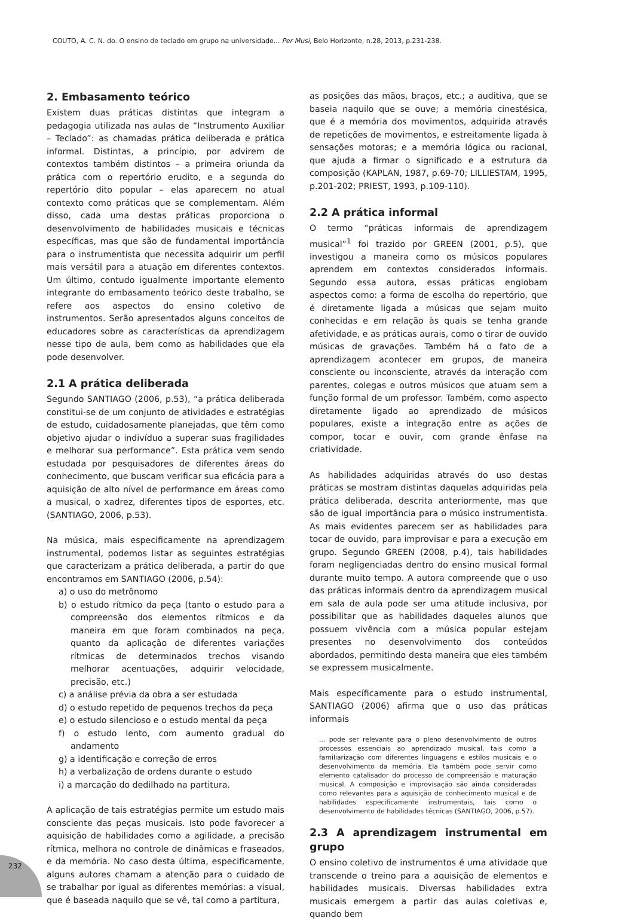COUTO, A. C. N. do. O ensino de teclado em grupo na universidade... Per Musi, Belo Horizonte, n.28, 2013, p.231-238.
2. Embasamento teórico
Existem duas práticas distintas que integram a pedagogia utilizada nas aulas de “Instrumento Auxiliar – Teclado”: as chamadas prática deliberada e prática informal. Distintas, a princípio, por advirem de contextos também distintos – a primeira oriunda da prática com o repertório erudito, e a segunda do repertório dito popular – elas aparecem no atual contexto como práticas que se complementam. Além disso, cada uma destas práticas proporciona o desenvolvimento de habilidades musicais e técnicas específicas, mas que são de fundamental importância para o instrumentista que necessita adquirir um perfil mais versátil para a atuação em diferentes contextos. Um último, contudo igualmente importante elemento integrante do embasamento teórico deste trabalho, se refere aos aspectos do ensino coletivo de instrumentos. Serão apresentados alguns conceitos de educadores sobre as características da aprendizagem nesse tipo de aula, bem como as habilidades que ela pode desenvolver.
2.1 A prática deliberada
Segundo SANTIAGO (2006, p.53), “a prática deliberada constitui-se de um conjunto de atividades e estratégias de estudo, cuidadosamente planejadas, que têm como objetivo ajudar o indivíduo a superar suas fragilidades e melhorar sua performance”. Esta prática vem sendo estudada por pesquisadores de diferentes áreas do conhecimento, que buscam verificar sua eficácia para a aquisição de alto nível de performance em áreas como a musical, o xadrez, diferentes tipos de esportes, etc. (SANTIAGO, 2006, p.53).
Na música, mais especificamente na aprendizagem instrumental, podemos listar as seguintes estratégias que caracterizam a prática deliberada, a partir do que encontramos em SANTIAGO (2006, p.54):
a) o uso do metrônomo
b) o estudo rítmico da peça (tanto o estudo para a compreensão dos elementos rítmicos e da maneira em que foram combinados na peça, quanto da aplicação de diferentes variações rítmicas de determinados trechos visando melhorar acentuações, adquirir velocidade, precisão, etc.)
c) a análise prévia da obra a ser estudada
d) o estudo repetido de pequenos trechos da peça
e) o estudo silencioso e o estudo mental da peça
f) o estudo lento, com aumento gradual do andamento
g) a identificação e correção de erros
h) a verbalização de ordens durante o estudo
i) a marcação do dedilhado na partitura.
A aplicação de tais estratégias permite um estudo mais consciente das peças musicais. Isto pode favorecer a aquisição de habilidades como a agilidade, a precisão rítmica, melhora no controle de dinâmicas e fraseados, e da memória. No caso desta última, especificamente, alguns autores chamam a atenção para o cuidado de se trabalhar por igual as diferentes memórias: a visual, que é baseada naquilo que se vê, tal como a partitura,
as posições das mãos, braços, etc.; a auditiva, que se baseia naquilo que se ouve; a memória cinestésica, que é a memória dos movimentos, adquirida através de repetições de movimentos, e estreitamente ligada à sensações motoras; e a memória lógica ou racional, que ajuda a firmar o significado e a estrutura da composição (KAPLAN, 1987, p.69-70; LILLIESTAM, 1995, p.201-202; PRIEST, 1993, p.109-110).
2.2 A prática informal
O termo “práticas informais de aprendizagem musical”<sup>1</sup> foi trazido por GREEN (2001, p.5), que investigou a maneira como os músicos populares aprendem em contextos considerados informais. Segundo essa autora, essas práticas englobam aspectos como: a forma de escolha do repertório, que é diretamente ligada a músicas que sejam muito conhecidas e em relação às quais se tenha grande afetividade, e as práticas aurais, como o tirar de ouvido músicas de gravações. Também há o fato de a aprendizagem acontecer em grupos, de maneira consciente ou inconsciente, através da interação com parentes, colegas e outros músicos que atuam sem a função formal de um professor. Também, como aspecto diretamente ligado ao aprendizado de músicos populares, existe a integração entre as ações de compor, tocar e ouvir, com grande ênfase na criatividade.
As habilidades adquiridas através do uso destas práticas se mostram distintas daquelas adquiridas pela prática deliberada, descrita anteriormente, mas que são de igual importância para o músico instrumentista. As mais evidentes parecem ser as habilidades para tocar de ouvido, para improvisar e para a execução em grupo. Segundo GREEN (2008, p.4), tais habilidades foram negligenciadas dentro do ensino musical formal durante muito tempo. A autora compreende que o uso das práticas informais dentro da aprendizagem musical em sala de aula pode ser uma atitude inclusiva, por possibilitar que as habilidades daqueles alunos que possuem vivência com a música popular estejam presentes no desenvolvimento dos conteúdos abordados, permitindo desta maneira que eles também se expressem musicalmente.
Mais específicamente para o estudo instrumental, SANTIAGO (2006) afirma que o uso das práticas informais
... pode ser relevante para o pleno desenvolvimento de outros processos essenciais ao aprendizado musical, tais como a familiarização com diferentes linguagens e estilos musicais e o desenvolvimento da memória. Ela também pode servir como elemento catalisador do processo de compreensão e maturação musical. A composição e improvisação são ainda consideradas como relevantes para a aquisição de conhecimento musical e de habilidades especificamente instrumentais, tais como o desenvolvimento de habilidades técnicas (SANTIAGO, 2006, p.57).
2.3 A aprendizagem instrumental em grupo
O ensino coletivo de instrumentos é uma atividade que transcende o treino para a aquisição de elementos e habilidades musicais. Diversas habilidades extra musicais emergem a partir das aulas coletivas e, quando bem
232